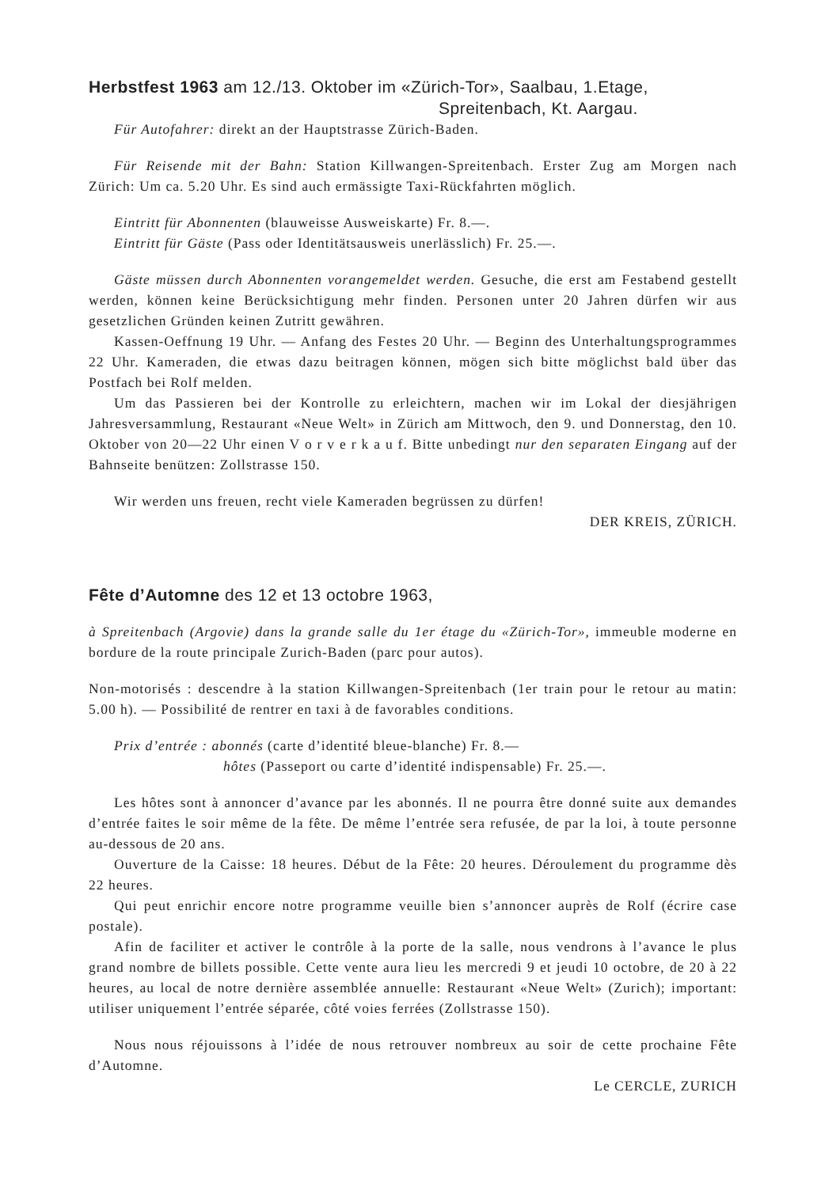Herbstfest 1963 am 12./13. Oktober im «Zürich-Tor», Saalbau, 1.Etage,
Spreitenbach, Kt. Aargau.
Für Autofahrer: direkt an der Hauptstrasse Zürich-Baden.
Für Reisende mit der Bahn: Station Killwangen-Spreitenbach. Erster Zug am Morgen nach Zürich: Um ca. 5.20 Uhr. Es sind auch ermässigte Taxi-Rückfahrten möglich.
Eintritt für Abonnenten (blauweisse Ausweiskarte) Fr. 8.—.
Eintritt für Gäste (Pass oder Identitätsausweis unerlässlich) Fr. 25.—.
Gäste müssen durch Abonnenten vorangemeldet werden. Gesuche, die erst am Festabend gestellt werden, können keine Berücksichtigung mehr finden. Personen unter 20 Jahren dürfen wir aus gesetzlichen Gründen keinen Zutritt gewähren.
Kassen-Oeffnung 19 Uhr. — Anfang des Festes 20 Uhr. — Beginn des Unterhaltungsprogrammes 22 Uhr. Kameraden, die etwas dazu beitragen können, mögen sich bitte möglichst bald über das Postfach bei Rolf melden.
Um das Passieren bei der Kontrolle zu erleichtern, machen wir im Lokal der diesjährigen Jahresversammlung, Restaurant «Neue Welt» in Zürich am Mittwoch, den 9. und Donnerstag, den 10. Oktober von 20—22 Uhr einen V o r v e r k a u f. Bitte unbedingt nur den separaten Eingang auf der Bahnseite benützen: Zollstrasse 150.
Wir werden uns freuen, recht viele Kameraden begrüssen zu dürfen!
DER KREIS, ZÜRICH.
Fête d’Automne des 12 et 13 octobre 1963,
à Spreitenbach (Argovie) dans la grande salle du 1er étage du «Zürich-Tor», immeuble moderne en bordure de la route principale Zurich-Baden (parc pour autos).
Non-motorisés : descendre à la station Killwangen-Spreitenbach (1er train pour le retour au matin: 5.00 h). — Possibilité de rentrer en taxi à de favorables conditions.
Prix d’entrée : abonnés (carte d’identité bleue-blanche) Fr. 8.—
hôtes (Passeport ou carte d’identité indispensable) Fr. 25.—.
Les hôtes sont à annoncer d’avance par les abonnés. Il ne pourra être donné suite aux demandes d’entrée faites le soir même de la fête. De même l’entrée sera refusée, de par la loi, à toute personne au-dessous de 20 ans.
Ouverture de la Caisse: 18 heures. Début de la Fête: 20 heures. Déroulement du programme dès 22 heures.
Qui peut enrichir encore notre programme veuille bien s’annoncer auprès de Rolf (écrire case postale).
Afin de faciliter et activer le contrôle à la porte de la salle, nous vendrons à l’avance le plus grand nombre de billets possible. Cette vente aura lieu les mercredi 9 et jeudi 10 octobre, de 20 à 22 heures, au local de notre dernière assemblée annuelle: Restaurant «Neue Welt» (Zurich); important: utiliser uniquement l’entrée séparée, côté voies ferrées (Zollstrasse 150).
Nous nous réjouissons à l’idée de nous retrouver nombreux au soir de cette prochaine Fête d’Automne.
Le CERCLE, ZURICH